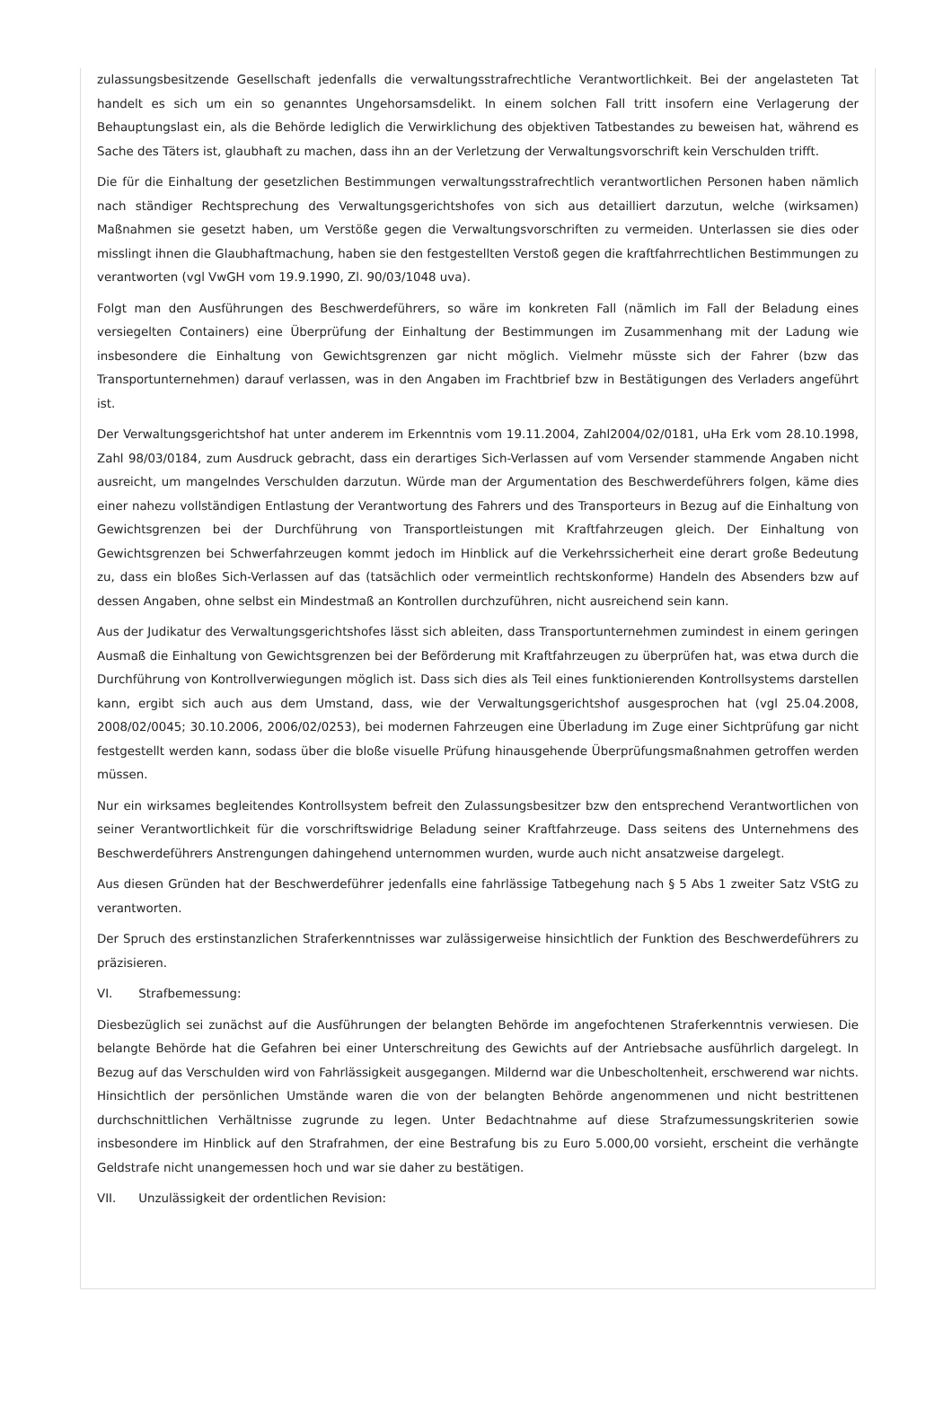zulassungsbesitzende Gesellschaft jedenfalls die verwaltungsstrafrechtliche Verantwortlichkeit. Bei der angelasteten Tat handelt es sich um ein so genanntes Ungehorsamsdelikt. In einem solchen Fall tritt insofern eine Verlagerung der Behauptungslast ein, als die Behörde lediglich die Verwirklichung des objektiven Tatbestandes zu beweisen hat, während es Sache des Täters ist, glaubhaft zu machen, dass ihn an der Verletzung der Verwaltungsvorschrift kein Verschulden trifft.
Die für die Einhaltung der gesetzlichen Bestimmungen verwaltungsstrafrechtlich verantwortlichen Personen haben nämlich nach ständiger Rechtsprechung des Verwaltungsgerichtshofes von sich aus detailliert darzutun, welche (wirksamen) Maßnahmen sie gesetzt haben, um Verstöße gegen die Verwaltungsvorschriften zu vermeiden. Unterlassen sie dies oder misslingt ihnen die Glaubhaftmachung, haben sie den festgestellten Verstoß gegen die kraftfahrrechtlichen Bestimmungen zu verantworten (vgl VwGH vom 19.9.1990, Zl. 90/03/1048 uva).
Folgt man den Ausführungen des Beschwerdeführers, so wäre im konkreten Fall (nämlich im Fall der Beladung eines versiegelten Containers) eine Überprüfung der Einhaltung der Bestimmungen im Zusammenhang mit der Ladung wie insbesondere die Einhaltung von Gewichtsgrenzen gar nicht möglich. Vielmehr müsste sich der Fahrer (bzw das Transportunternehmen) darauf verlassen, was in den Angaben im Frachtbrief bzw in Bestätigungen des Verladers angeführt ist.
Der Verwaltungsgerichtshof hat unter anderem im Erkenntnis vom 19.11.2004, Zahl2004/02/0181, uHa Erk vom 28.10.1998, Zahl 98/03/0184, zum Ausdruck gebracht, dass ein derartiges Sich-Verlassen auf vom Versender stammende Angaben nicht ausreicht, um mangelndes Verschulden darzutun. Würde man der Argumentation des Beschwerdeführers folgen, käme dies einer nahezu vollständigen Entlastung der Verantwortung des Fahrers und des Transporteurs in Bezug auf die Einhaltung von Gewichtsgrenzen bei der Durchführung von Transportleistungen mit Kraftfahrzeugen gleich. Der Einhaltung von Gewichtsgrenzen bei Schwerfahrzeugen kommt jedoch im Hinblick auf die Verkehrssicherheit eine derart große Bedeutung zu, dass ein bloßes Sich-Verlassen auf das (tatsächlich oder vermeintlich rechtskonforme) Handeln des Absenders bzw auf dessen Angaben, ohne selbst ein Mindestmaß an Kontrollen durchzuführen, nicht ausreichend sein kann.
Aus der Judikatur des Verwaltungsgerichtshofes lässt sich ableiten, dass Transportunternehmen zumindest in einem geringen Ausmaß die Einhaltung von Gewichtsgrenzen bei der Beförderung mit Kraftfahrzeugen zu überprüfen hat, was etwa durch die Durchführung von Kontrollverwiegungen möglich ist. Dass sich dies als Teil eines funktionierenden Kontrollsystems darstellen kann, ergibt sich auch aus dem Umstand, dass, wie der Verwaltungsgerichtshof ausgesprochen hat (vgl 25.04.2008, 2008/02/0045; 30.10.2006, 2006/02/0253), bei modernen Fahrzeugen eine Überladung im Zuge einer Sichtprüfung gar nicht festgestellt werden kann, sodass über die bloße visuelle Prüfung hinausgehende Überprüfungsmaßnahmen getroffen werden müssen.
Nur ein wirksames begleitendes Kontrollsystem befreit den Zulassungsbesitzer bzw den entsprechend Verantwortlichen von seiner Verantwortlichkeit für die vorschriftswidrige Beladung seiner Kraftfahrzeuge. Dass seitens des Unternehmens des Beschwerdeführers Anstrengungen dahingehend unternommen wurden, wurde auch nicht ansatzweise dargelegt.
Aus diesen Gründen hat der Beschwerdeführer jedenfalls eine fahrlässige Tatbegehung nach § 5 Abs 1 zweiter Satz VStG zu verantworten.
Der Spruch des erstinstanzlichen Straferkenntnisses war zulässigerweise hinsichtlich der Funktion des Beschwerdeführers zu präzisieren.
VI. Strafbemessung:
Diesbezüglich sei zunächst auf die Ausführungen der belangten Behörde im angefochtenen Straferkenntnis verwiesen. Die belangte Behörde hat die Gefahren bei einer Unterschreitung des Gewichts auf der Antriebsache ausführlich dargelegt. In Bezug auf das Verschulden wird von Fahrlässigkeit ausgegangen. Mildernd war die Unbescholtenheit, erschwerend war nichts. Hinsichtlich der persönlichen Umstände waren die von der belangten Behörde angenommenen und nicht bestrittenen durchschnittlichen Verhältnisse zugrunde zu legen. Unter Bedachtnahme auf diese Strafzumessungskriterien sowie insbesondere im Hinblick auf den Strafrahmen, der eine Bestrafung bis zu Euro 5.000,00 vorsieht, erscheint die verhängte Geldstrafe nicht unangemessen hoch und war sie daher zu bestätigen.
VII. Unzulässigkeit der ordentlichen Revision: